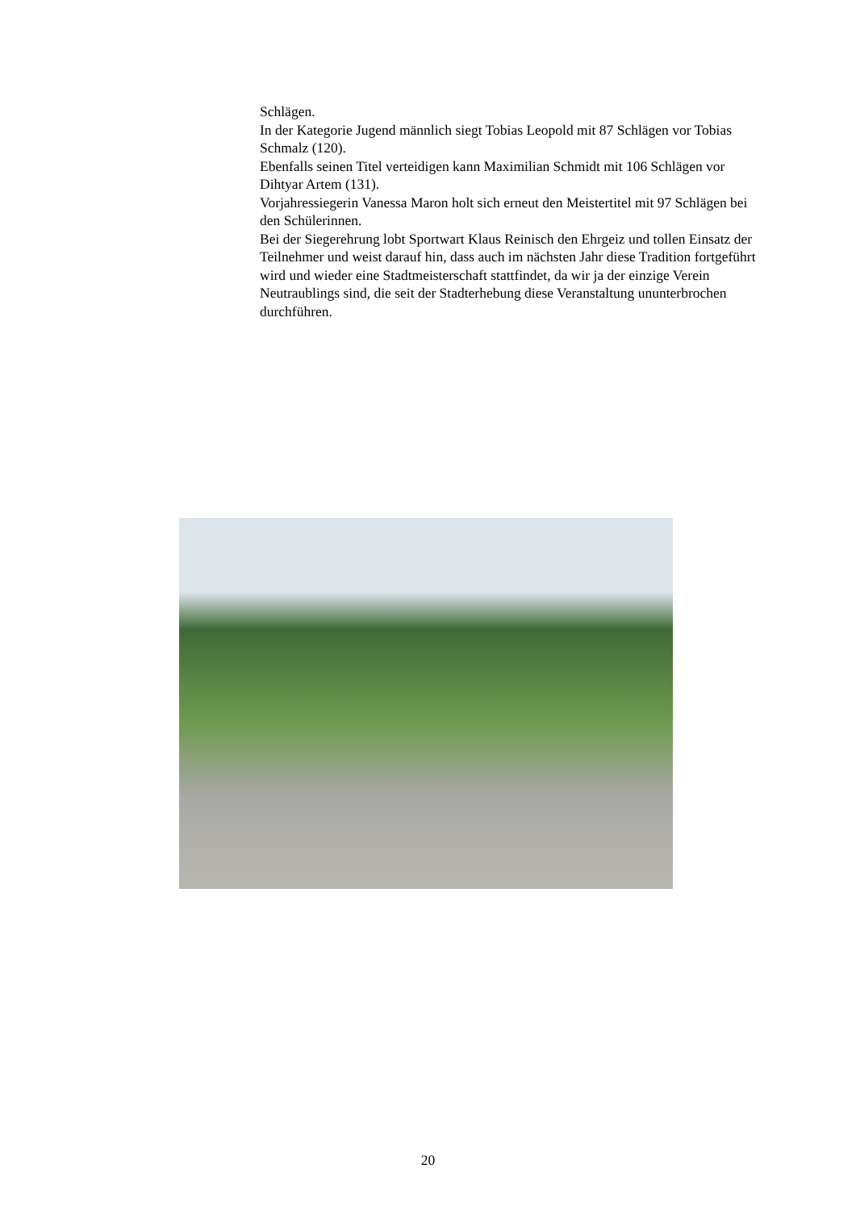Schlägen.
In der Kategorie Jugend männlich siegt Tobias Leopold mit 87 Schlägen vor Tobias Schmalz (120).
Ebenfalls seinen Titel verteidigen kann Maximilian Schmidt mit 106 Schlägen vor Dihtyar Artem (131).
Vorjahressiegerin Vanessa Maron holt sich erneut den Meistertitel mit 97 Schlägen bei den Schülerinnen.
Bei der Siegerehrung lobt Sportwart Klaus Reinisch den Ehrgeiz und tollen Einsatz der Teilnehmer und weist darauf hin, dass auch im nächsten Jahr diese Tradition fortgeführt wird und wieder eine Stadtmeisterschaft stattfindet, da wir ja der einzige Verein Neutraublings sind, die seit der Stadterhebung diese Veranstaltung ununterbrochen durchführen.
20